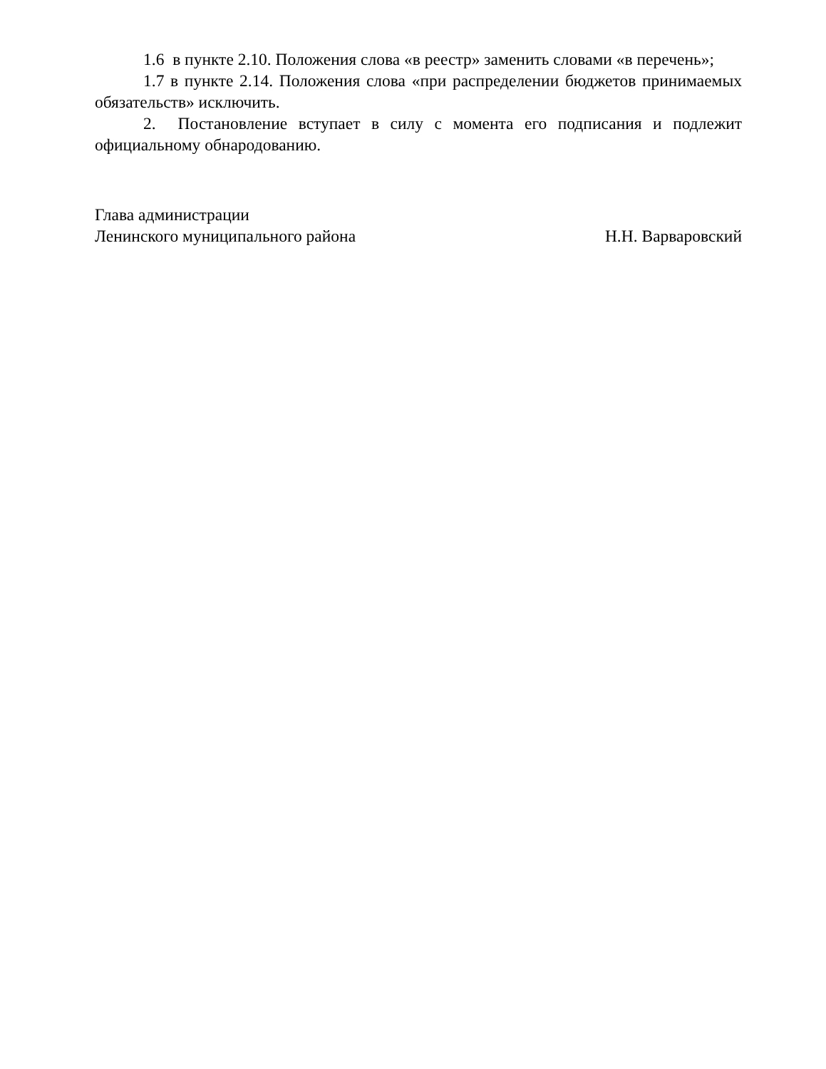1.6 в пункте 2.10. Положения слова «в реестр» заменить словами «в перечень»;
1.7 в пункте 2.14. Положения слова «при распределении бюджетов принимаемых обязательств» исключить.
2. Постановление вступает в силу с момента его подписания и подлежит официальному обнародованию.
Глава администрации
Ленинского муниципального района Н.Н. Варваровский